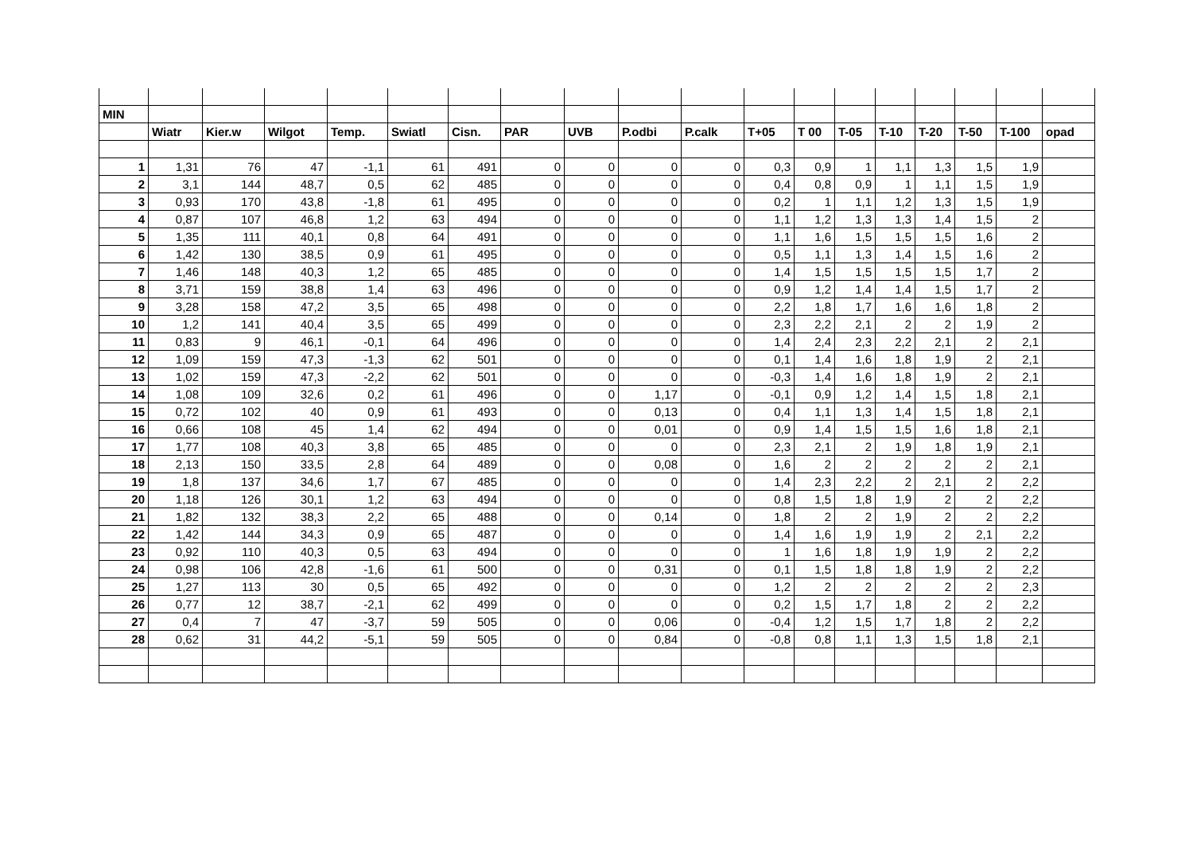| MIN | | | | | | | | | | | | | | | | | | |
| | Wiatr | Kier.w | Wilgot | Temp. | Swiatl | Cisn. | PAR | UVB | P.odbi | P.calk | T+05 | T 00 | T-05 | T-10 | T-20 | T-50 | T-100 | opad |
| 1 | 1,31 | 76 | 47 | -1,1 | 61 | 491 | 0 | 0 | 0 | 0 | 0,3 | 0,9 | 1 | 1,1 | 1,3 | 1,5 | 1,9 | |
| 2 | 3,1 | 144 | 48,7 | 0,5 | 62 | 485 | 0 | 0 | 0 | 0 | 0,4 | 0,8 | 0,9 | 1 | 1,1 | 1,5 | 1,9 | |
| 3 | 0,93 | 170 | 43,8 | -1,8 | 61 | 495 | 0 | 0 | 0 | 0 | 0,2 | 1 | 1,1 | 1,2 | 1,3 | 1,5 | 1,9 | |
| 4 | 0,87 | 107 | 46,8 | 1,2 | 63 | 494 | 0 | 0 | 0 | 0 | 1,1 | 1,2 | 1,3 | 1,3 | 1,4 | 1,5 | 2 | |
| 5 | 1,35 | 111 | 40,1 | 0,8 | 64 | 491 | 0 | 0 | 0 | 0 | 1,1 | 1,6 | 1,5 | 1,5 | 1,5 | 1,6 | 2 | |
| 6 | 1,42 | 130 | 38,5 | 0,9 | 61 | 495 | 0 | 0 | 0 | 0 | 0,5 | 1,1 | 1,3 | 1,4 | 1,5 | 1,6 | 2 | |
| 7 | 1,46 | 148 | 40,3 | 1,2 | 65 | 485 | 0 | 0 | 0 | 0 | 1,4 | 1,5 | 1,5 | 1,5 | 1,5 | 1,7 | 2 | |
| 8 | 3,71 | 159 | 38,8 | 1,4 | 63 | 496 | 0 | 0 | 0 | 0 | 0,9 | 1,2 | 1,4 | 1,4 | 1,5 | 1,7 | 2 | |
| 9 | 3,28 | 158 | 47,2 | 3,5 | 65 | 498 | 0 | 0 | 0 | 0 | 2,2 | 1,8 | 1,7 | 1,6 | 1,6 | 1,8 | 2 | |
| 10 | 1,2 | 141 | 40,4 | 3,5 | 65 | 499 | 0 | 0 | 0 | 0 | 2,3 | 2,2 | 2,1 | 2 | 2 | 1,9 | 2 | |
| 11 | 0,83 | 9 | 46,1 | -0,1 | 64 | 496 | 0 | 0 | 0 | 0 | 1,4 | 2,4 | 2,3 | 2,2 | 2,1 | 2 | 2,1 | |
| 12 | 1,09 | 159 | 47,3 | -1,3 | 62 | 501 | 0 | 0 | 0 | 0 | 0,1 | 1,4 | 1,6 | 1,8 | 1,9 | 2 | 2,1 | |
| 13 | 1,02 | 159 | 47,3 | -2,2 | 62 | 501 | 0 | 0 | 0 | 0 | -0,3 | 1,4 | 1,6 | 1,8 | 1,9 | 2 | 2,1 | |
| 14 | 1,08 | 109 | 32,6 | 0,2 | 61 | 496 | 0 | 0 | 1,17 | 0 | -0,1 | 0,9 | 1,2 | 1,4 | 1,5 | 1,8 | 2,1 | |
| 15 | 0,72 | 102 | 40 | 0,9 | 61 | 493 | 0 | 0 | 0,13 | 0 | 0,4 | 1,1 | 1,3 | 1,4 | 1,5 | 1,8 | 2,1 | |
| 16 | 0,66 | 108 | 45 | 1,4 | 62 | 494 | 0 | 0 | 0,01 | 0 | 0,9 | 1,4 | 1,5 | 1,5 | 1,6 | 1,8 | 2,1 | |
| 17 | 1,77 | 108 | 40,3 | 3,8 | 65 | 485 | 0 | 0 | 0 | 0 | 2,3 | 2,1 | 2 | 1,9 | 1,8 | 1,9 | 2,1 | |
| 18 | 2,13 | 150 | 33,5 | 2,8 | 64 | 489 | 0 | 0 | 0,08 | 0 | 1,6 | 2 | 2 | 2 | 2 | 2 | 2,1 | |
| 19 | 1,8 | 137 | 34,6 | 1,7 | 67 | 485 | 0 | 0 | 0 | 0 | 1,4 | 2,3 | 2,2 | 2 | 2,1 | 2 | 2,2 | |
| 20 | 1,18 | 126 | 30,1 | 1,2 | 63 | 494 | 0 | 0 | 0 | 0 | 0,8 | 1,5 | 1,8 | 1,9 | 2 | 2 | 2,2 | |
| 21 | 1,82 | 132 | 38,3 | 2,2 | 65 | 488 | 0 | 0 | 0,14 | 0 | 1,8 | 2 | 2 | 1,9 | 2 | 2 | 2,2 | |
| 22 | 1,42 | 144 | 34,3 | 0,9 | 65 | 487 | 0 | 0 | 0 | 0 | 1,4 | 1,6 | 1,9 | 1,9 | 2 | 2,1 | 2,2 | |
| 23 | 0,92 | 110 | 40,3 | 0,5 | 63 | 494 | 0 | 0 | 0 | 0 | 1 | 1,6 | 1,8 | 1,9 | 1,9 | 2 | 2,2 | |
| 24 | 0,98 | 106 | 42,8 | -1,6 | 61 | 500 | 0 | 0 | 0,31 | 0 | 0,1 | 1,5 | 1,8 | 1,8 | 1,9 | 2 | 2,2 | |
| 25 | 1,27 | 113 | 30 | 0,5 | 65 | 492 | 0 | 0 | 0 | 0 | 1,2 | 2 | 2 | 2 | 2 | 2 | 2,3 | |
| 26 | 0,77 | 12 | 38,7 | -2,1 | 62 | 499 | 0 | 0 | 0 | 0 | 0,2 | 1,5 | 1,7 | 1,8 | 2 | 2 | 2,2 | |
| 27 | 0,4 | 7 | 47 | -3,7 | 59 | 505 | 0 | 0 | 0,06 | 0 | -0,4 | 1,2 | 1,5 | 1,7 | 1,8 | 2 | 2,2 | |
| 28 | 0,62 | 31 | 44,2 | -5,1 | 59 | 505 | 0 | 0 | 0,84 | 0 | -0,8 | 0,8 | 1,1 | 1,3 | 1,5 | 1,8 | 2,1 | |